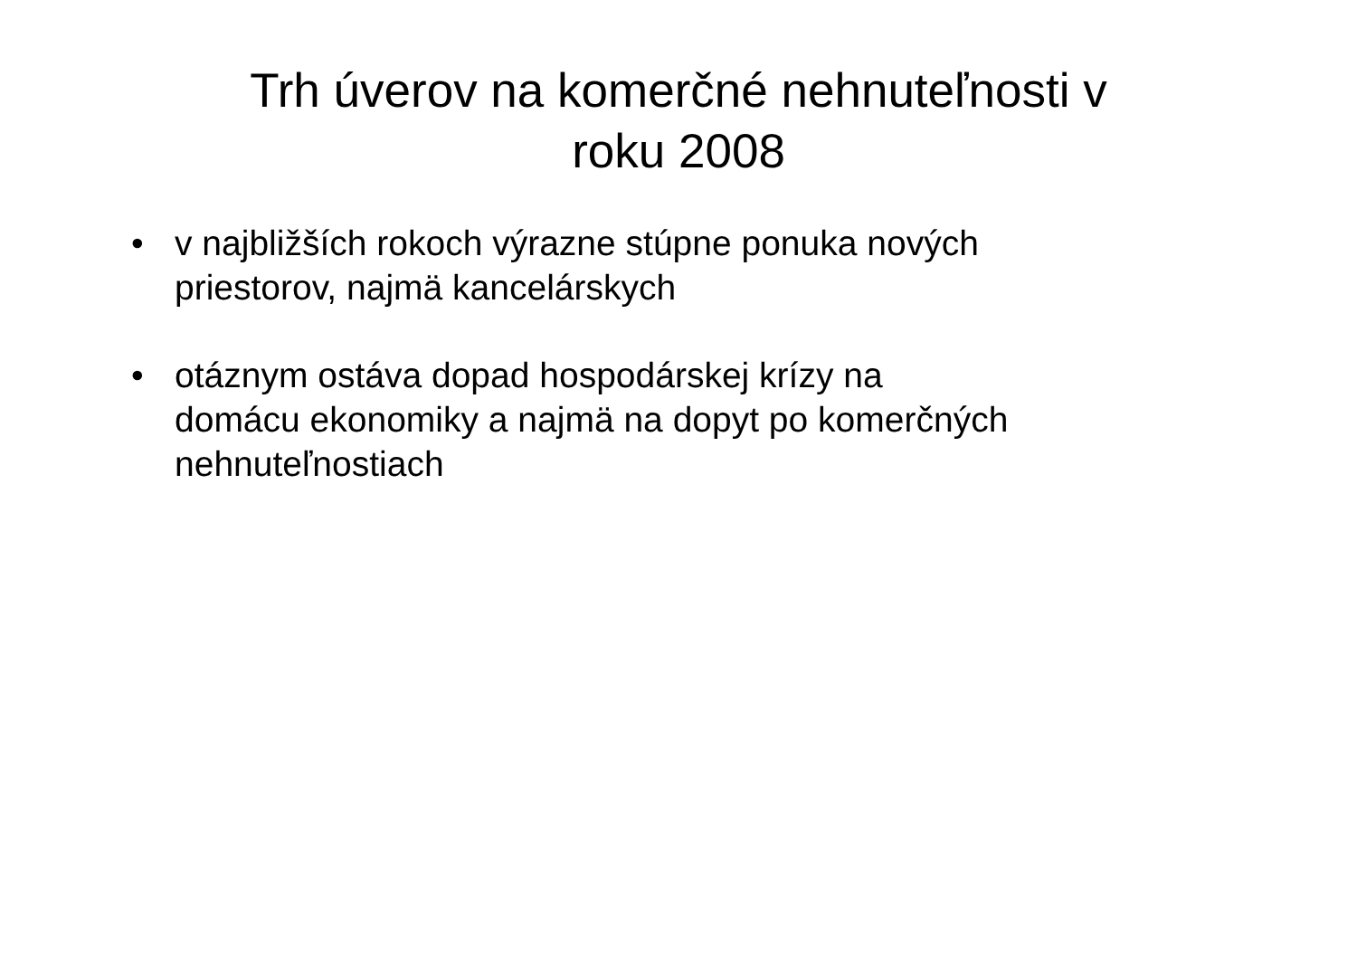Trh úverov na komerčné nehnuteľnosti v
roku 2008
• v najbližších rokoch výrazne stúpne ponuka nových priestorov, najmä kancelárskych
• otáznym ostáva dopad hospodárskej krízy na
domácu ekonomiky a najmä na dopyt po komerčných nehnuteľnostiach